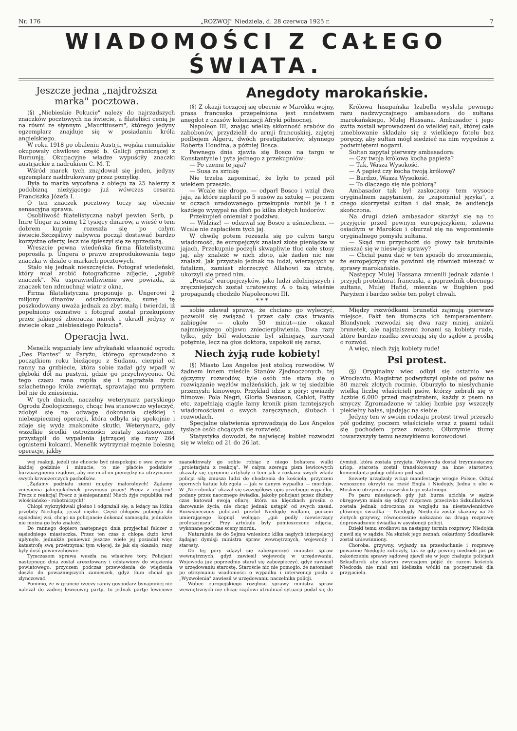Nr. 176 „ROZWOJ" Niedziela, d. 28 czerwca 1925 r. 7
WIADOMOŚCI Z CAŁEGO ŚWIATA.
Jeszcze jedna „najdroższa marka" pocztowa.
(§) „Niebieskie Pokucie" należy do najrzadszych znaczków pocztowych na świecie, a filateliści cenią je na równi ze słynnym „Mauritiusem", którego jedyny egzemplarz znajduje się w posiadaniu króla angielskiego.
W roku 1918 po obaleniu Austrji, wojska rumuńskie okupowały chwilowo część b. Galicji graniczącej z Rumunją. Okupacyjne władze wypuściły znaczki austrjackie z nadrukiem C. M. T.
Wśród marek tych znajdował się jeden, jedyny egzemplarz naddrukowany przez pomyłkę.
Była to marka wycofana z obiegu za 25 halerzy z podobizną nieżyjącego już wówczas cesarza Franciszka Józefa I.
O ten znaczek pocztowy toczy się obecnie sensacyjna sprawa.
Osobliwość filatelistyczna nabył pewien Serb, p. Imre Ungar za sumę 12 tysięcy dinarów, a wieść o tem dobrem kupnie rozeszła się po całym świecie.Szczęśliwy nabywca począł dostawać bardzo korzystne oferty, lecz nie śpieszył się ze sprzedażą.
Wreszcie pewna wiedeńska firma filatelistyczna poprosiła p. Ungera o prawo zreprodukowania tego znaczka w dziale o markach pocztowych.
Stało się jednak nieszczęście. Fotograf wiedeński, który miał zrobić fotograficzne zdjęcie, „zgubił znaczek". Na usprawiedliwienie swe powiada, iż znaczek ten zdmuchnął wiatr z okna.
Firma filatelistyczna proponuje p. Ungerowi 2 miljony dinarów odszkodowania, sumę tę poszkodowany uważa jednak za zbyt małą i twierdzi, iż popełniono oszustwo i fotograf został przekupiony przez jakiegoś zbieracza marek i ukradł jedyny w świecie okaz „niebieskiego Pokucia".
Operacja lwa.
Menelik wspaniały lew afrykański własność ogrodu „Des Plantes" w Paryżu, którego sprowadzono z początkiem roku bieżącego z Sudanu, cierpiał od ranny na grzbiecie, która sobie zadał gdy wpadł w głęboki dół na pustyni, gdzie go przychwycono. Od tego czasu rana ropiła się i zagrażała życiu szlachetnego króla zwierząt, sprawiając mu przytem ból nie do zniesienia.
W tych dniach, naczelny weterynarz paryskiego Ogrodu Zoologicznego, chcąc lwa stanowczo wyleczyć, zdobył się na odwagę dokonania ciężkiej i niebezpiecznej operacji, która odbyła się spokojnie i zdaje się wyda znakomite skutki. Weterynarz, gdy wszelkie środki ostrożności zostały zastosowane, przystąpił do wypalenia jątrzącej się rany 264 ognistemi kolcami. Menelik wytrzymał mężnie bolesną operacje, jakby
Anegdoty marokańskie.
(§) Z okazji toczącej się obecnie w Marokku wojny, prasa francuska przepełniona jest mnóstwem anegdot z czasów kolonizacji Afryki północnej.
Napoleon III, znając wielką skłonność arabów do zabobonów, przydzielił do armji francuskiej, zajętej podbojem Algeru, dwóch prestigitatorów, słynnego Roberta Houdina, a później Bosca.
Pewnego dnia zjawia się Bosco na targu w Konstantynie i pyta jednego z przekupniów:
— Po czemu te jaja?
— Susa za sztukę
Nie trzeba zapominać, że było to przed pół wiekiem przeszło.
— Wcale nie drogo, — odparł Bosco i wziął dwa jaja, za które zapłacił po 5 susów za sztukę — poczem w oczach uradowanego przekupnia rozbił je i z każdego wysypał na dłoń po kilka złotych luidorów.
Przekupień oniemiał z podziwu.
— Widzisz! — odezwał się Bosco z uśmiechem. — Wcale nie zapłaciłem tych jaj.
W chwilę potem rozeszła się po całym targu wiadomość, że europejczyk znalazł złote pieniądze w jajach. Przekupnie poczęli skwapliwie tłuc całe stosy jaj, aby znaleźć w nich złoto, ale żaden nic nie znalazł. Jak przystało jednak na ludzi, wierzących w fatalizm, zamiast złorzeczyć Allahowi za stratę, ukorzyli się przed nim.
„Prestiż" europejczyków, jako ludzi zdolniejszych i zręczniejszych został uratowany. A o taką właśnie propagandę chodziło Napoleonowi III.
* * *
Królowa hiszpańska Izabella wysłała pewnego razu nadzwyczajnego ambasadora do sułtana marokańskiego, Mulej Hassana. Ambasador i jego świta zostali wprowadzeni do wielkiej sali, której całe umeblowanie składało się z wielkiego fotelu bez poręczy, aby sułtan mógł siedzieć na nim wygodnie z podwiniętemi nogami.
Sułtan zapytał pierwszy ambasadora:
— Czy twoja królowa kocha papieża?
— Tak, Wasza Wysokość.
— A papież czy kocha twoją królowę?
— Bardzo, Wasza Wysokość.
— To dlaczego się nie pobiorą?
Ambasador tak był zaskoczony tem wysoce oryginalnem zapytaniem, że „zapomniał języka", z czego skorzystał sułtan i dał znak, że audiencja skończona.
Na drugi dzień ambasador skarżył się na to przyjęcie przed pewnym europejczykiem, zdawna osiadłym w Marokku i oburzał się na wspomnienie oryginalnego pomysłu sułtana.
— Skąd mu przychodzi do głowy tak brutalnie mieszać się w nieswoje sprawy?
— Chciał panu dać w ten sposób do zrozumienia, że europejczycy nie powinni się również mieszać w sprawy marokańskie.
Następcy Mulej Hassana zmienili jednak zdanie i przyjęli protektorat francuski, a poprzednik obecnego sułtana, Mulej Hafid, mieszka w Eughien pod Paryżem i bardzo sobie ten pobyt chwali.
sobie zdawał sprawę, że chciano go wyleczyć, pozwolił się związać i przez cały czas trwania zabiegów — około 50 minut—nie okazał najmniejszego objawu zniecierpliwienia. Dwa razy tylko, gdy ból widocznie był silniejszy, zaryczał potężnie, lecz na głos doktora, uspokoił się zaraz.
Niech żyją rude kobiety!
(§) Miasto Los Angelos jest stolicą rozwodów. W żadnem innem mieście Stanów Zjednoczonych, tej ojczyzny rozwodów, tyle osób nie stara się o rozwiązanie węzłów małżeńskich, jak w tej siedzibie przemysłu kinowego. Przykład idzie z góry: gwiazdy filmowe: Pola Negri, Gloria Swanson, Cahlot, Fatty etc. zapełniają ciągle łamy kronik pism tamtejszych wiadomościami o swych zaręczynach, ślubach i rozwodach.
Specjalne ułatwienia sprowadzają do Los Angelos tysiące osób chcących się rozwieść.
Statystyka dowodzi, że najwięcej kobiet rozwodzi się w wieku od 21 do 26 lat.
Między rozwódkami brunetki zajmują pierwsze miejsce. Fakt ten tłumacza ich temperamentem. Blondynek rozwodzi się dwa razy mniej, aniżeli brunetek, ale najstalszemi żonami są kobiety rude, które bardzo rzadko zwracają się do sądów z prośbą o rozwód.
A więc, niech żyją kobiety rude!
Psi protest.
(§) Oryginalny wiec odbył się ostatnio we Wrocławiu. Magistrat podwyższył opłatę od psów na 80 marek złotych rocznie. Oburzyło to niesłychanie wielką liczbę właścicieli psów, którzy zebrali się w liczbie 6.000 przed magistratem, każdy z psem na smyczy. Zgromadzone w takiej liczbie psy wszczęły piekielny hałas, ujadając na siebie.
Jedyny ten w swoim rodzaju protest trwał przeszło pół godziny, poczem właściciele wraz z psami udali się pochodem przez miasto. Olbrzymie tłumy towarzyszyły temu nezwykłemu korowodowi.
wej reakcji, jeżeli nie chcecie być niespokojni o swe życie w każdej godzinie i minucie, to nie płaćcie podatków burżuazyjnemu rządowi, aby nie miał on pieniędzy na utrzymanie swych krwiożerczych pachołków.
„Żądamy podziału ziemi między małorolnych! Żądamy zniesienia jakiegokolwiek przymusu pracy! Precz z rządem! Precz z reakcją! Precz z jaśniepanami! Niech żyje republika rad włościańsko - robotniczych!"
Chłopi wykrzykiwali głośno i odgrażali się, a leżący na łóżku przebity Niedojda, jęczał ciężko. Część chłopów pobiegła do sąsiedniej wsi, chcąc na policjancie dokonać samosądu, jednakże nie można go było znaleźć.
Do rannego dopiero następnego dnia przyjechał felczer z sąsiedniego miasteczka. Przez ten czas z chłopa dużo krwi upłynęło, jednakże ponieważ jeszcze wiele jej posiadał więc katastrofę swą przetrzymał tym więcej, że jak się okazało, rany były dość powierzchowne.
Tymczasem sprawa weszła na właściwe tory. Policjant następnego dnia został aresztowany i odstawiony do więzienia powiatowego, przyczem podczas przewożenia do więzienia doszło do poważniejszych zamieszek, gdyż tłum chciał go zlynczować.
Pomimo, że w gruncie rzeczy ranny gospodarz bynajmniej nie należał do żadnej lewicowej partji, to jednak partje lewicowe zaanektowały go sobie robiąc z niego bohatera walki „proletarjatu z reakcją". W całym szeregu pism lewicowych ukazały się ogromne artykuły o tem jak z rozkazu swych władz policja siłą zmusza ludzi do chodzenia do kościoła, przyczem opornych katuje lub zgoła — jak w danym wypadku — morduje. W „Nierobniku" ukazał się szczegółowy opis przebiegu wypadku, podany przez naocznego świadka, jakoby policjant przez dłuższy czas katował swoją ofiarę, która na klęczkach prosiła o darowanie życia, nie chcąc jednak ustąpić od swych zasad. Rozwścieczony policjant przebił Niedojdę widłami, poczem umierającego kopnął wołając: „giń podły niewierzący proletarjuszu". Przy artykule były pomieszczone zdjęcia, wykonane podczas sceny mordu.
Naturalnie, że do Sejmu wniesiono kilka nagłych interpelacyj żądając dymisji ministra spraw wewnętrznych, wojewody i starosty.
Do tej pory zdążył się zabezpieczyć minister spraw wewnętrznych, gdyż zawiesił wojewodę w urzędowaniu. Wojewoda już poprzednio starał się zabezpieczyć, gdyż zawiesił w urzędowaniu starostę. Staroście nic nie pomogło, że natomiast po otrzymaniu wiadomości o wypadku i interwencji posła z „Wyzwolenia" zawiesił w urzędowaniu naczelnika policji.
Wobec europejskiego rozgłosu sprawy ministra spraw wewnętrznych nie chcąc rządowi utrudniać sytuacji podał się do dymisji, która została przyjęta. Wojewoda dostał trzymiesięczny urlop, starosta został translokowany na inne starostwo, komendanta policji oddano pod sąd.
Sowiety urządzały wciąż manifestacje wrogie Polsce. Odtąd wznoszono okrzyki na cześć Engla i Niedojdy. Jedna z ulic w Moskwie otrzymała nazwisko tego ostatniego.
Po paru miesiącach gdy już burza ucichła w sądzie okręgowym miała się odbyć rozprawa przeciwko Szkudlarkowi, została jednak odroczona ze względu na niestawiennictwo głównego świadka — Niedojdy. Niedojda został skazany na 25 złotych grzywny, równocześnie nakazano na drugą rozprawę doprowadzenie świadka w asystencji policji.
Dzięki temu środkowi na następny termin rozprawy Niedojda zjawił się w sądzie. Na skutek jego zeznań, oskarżony Szkudlarek został uniewinniony.
Choroba, grzywny, wyjazdy na przesłuchanie i rozprawę poważnie Niedojdę zubożyły, tak że gdy pewnej niedzieli już po zakończeniu sprawy sądowej zjawił się w jego chałupie policjant Szkudlarek aby starym zwyczajem pójść do razem kościoła Niedozda nie miał ani kieliszka wódki na poczęstunek dla przyjaciela.